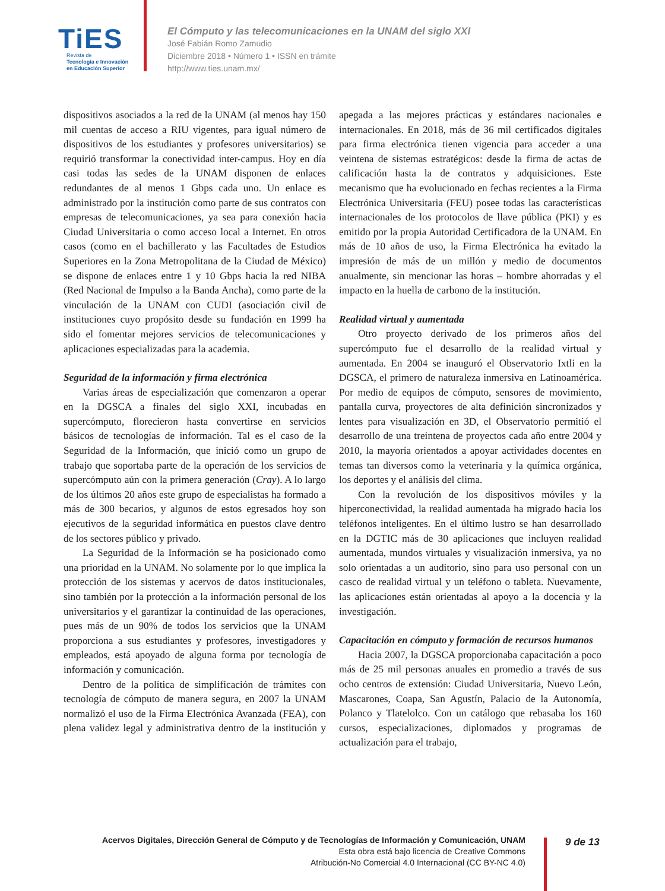TiES
Revista de
Tecnología e Innovación
en Educación Superior
El Cómputo y las telecomunicaciones en la UNAM del siglo XXI
José Fabián Romo Zamudio
Diciembre 2018 • Número 1 • ISSN en trámite
http://www.ties.unam.mx/
dispositivos asociados a la red de la UNAM (al menos hay 150 mil cuentas de acceso a RIU vigentes, para igual número de dispositivos de los estudiantes y profesores universitarios) se requirió transformar la conectividad inter-campus. Hoy en día casi todas las sedes de la UNAM disponen de enlaces redundantes de al menos 1 Gbps cada uno. Un enlace es administrado por la institución como parte de sus contratos con empresas de telecomunicaciones, ya sea para conexión hacia Ciudad Universitaria o como acceso local a Internet. En otros casos (como en el bachillerato y las Facultades de Estudios Superiores en la Zona Metropolitana de la Ciudad de México) se dispone de enlaces entre 1 y 10 Gbps hacia la red NIBA (Red Nacional de Impulso a la Banda Ancha), como parte de la vinculación de la UNAM con CUDI (asociación civil de instituciones cuyo propósito desde su fundación en 1999 ha sido el fomentar mejores servicios de telecomunicaciones y aplicaciones especializadas para la academia.
Seguridad de la información y firma electrónica
Varias áreas de especialización que comenzaron a operar en la DGSCA a finales del siglo XXI, incubadas en supercómputo, florecieron hasta convertirse en servicios básicos de tecnologías de información. Tal es el caso de la Seguridad de la Información, que inició como un grupo de trabajo que soportaba parte de la operación de los servicios de supercómputo aún con la primera generación (Cray). A lo largo de los últimos 20 años este grupo de especialistas ha formado a más de 300 becarios, y algunos de estos egresados hoy son ejecutivos de la seguridad informática en puestos clave dentro de los sectores público y privado.
La Seguridad de la Información se ha posicionado como una prioridad en la UNAM. No solamente por lo que implica la protección de los sistemas y acervos de datos institucionales, sino también por la protección a la información personal de los universitarios y el garantizar la continuidad de las operaciones, pues más de un 90% de todos los servicios que la UNAM proporciona a sus estudiantes y profesores, investigadores y empleados, está apoyado de alguna forma por tecnología de información y comunicación.
Dentro de la política de simplificación de trámites con tecnología de cómputo de manera segura, en 2007 la UNAM normalizó el uso de la Firma Electrónica Avanzada (FEA), con plena validez legal y administrativa dentro de la institución y apegada a las mejores prácticas y estándares nacionales e internacionales. En 2018, más de 36 mil certificados digitales para firma electrónica tienen vigencia para acceder a una veintena de sistemas estratégicos: desde la firma de actas de calificación hasta la de contratos y adquisiciones. Este mecanismo que ha evolucionado en fechas recientes a la Firma Electrónica Universitaria (FEU) posee todas las características internacionales de los protocolos de llave pública (PKI) y es emitido por la propia Autoridad Certificadora de la UNAM. En más de 10 años de uso, la Firma Electrónica ha evitado la impresión de más de un millón y medio de documentos anualmente, sin mencionar las horas – hombre ahorradas y el impacto en la huella de carbono de la institución.
Realidad virtual y aumentada
Otro proyecto derivado de los primeros años del supercómputo fue el desarrollo de la realidad virtual y aumentada. En 2004 se inauguró el Observatorio Ixtli en la DGSCA, el primero de naturaleza inmersiva en Latinoamérica. Por medio de equipos de cómputo, sensores de movimiento, pantalla curva, proyectores de alta definición sincronizados y lentes para visualización en 3D, el Observatorio permitió el desarrollo de una treintena de proyectos cada año entre 2004 y 2010, la mayoría orientados a apoyar actividades docentes en temas tan diversos como la veterinaria y la química orgánica, los deportes y el análisis del clima.
Con la revolución de los dispositivos móviles y la hiperconectividad, la realidad aumentada ha migrado hacia los teléfonos inteligentes. En el último lustro se han desarrollado en la DGTIC más de 30 aplicaciones que incluyen realidad aumentada, mundos virtuales y visualización inmersiva, ya no solo orientadas a un auditorio, sino para uso personal con un casco de realidad virtual y un teléfono o tableta. Nuevamente, las aplicaciones están orientadas al apoyo a la docencia y la investigación.
Capacitación en cómputo y formación de recursos humanos
Hacia 2007, la DGSCA proporcionaba capacitación a poco más de 25 mil personas anuales en promedio a través de sus ocho centros de extensión: Ciudad Universitaria, Nuevo León, Mascarones, Coapa, San Agustín, Palacio de la Autonomía, Polanco y Tlatelolco. Con un catálogo que rebasaba los 160 cursos, especializaciones, diplomados y programas de actualización para el trabajo,
Acervos Digitales, Dirección General de Cómputo y de Tecnologías de Información y Comunicación, UNAM
Esta obra está bajo licencia de Creative Commons
Atribución-No Comercial 4.0 Internacional (CC BY-NC 4.0)
9 de 13